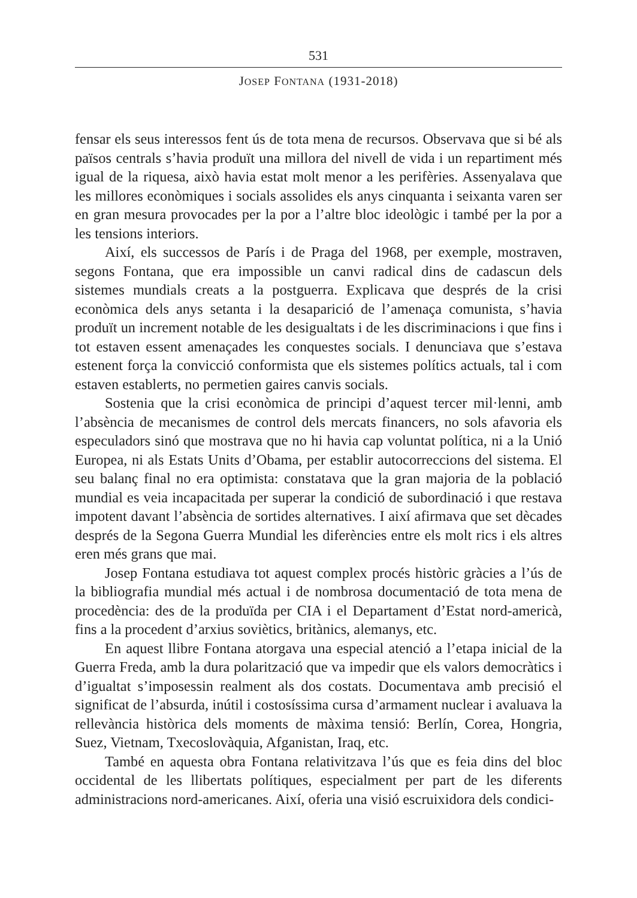531
JOSEP FONTANA (1931-2018)
fensar els seus interessos fent ús de tota mena de recursos. Observava que si bé als països centrals s’havia produït una millora del nivell de vida i un repartiment més igual de la riquesa, això havia estat molt menor a les perifèries. Assenyalava que les millores econòmiques i socials assolides els anys cinquanta i seixanta varen ser en gran mesura provocades per la por a l’altre bloc ideològic i també per la por a les tensions interiors.
Així, els successos de París i de Praga del 1968, per exemple, mostraven, segons Fontana, que era impossible un canvi radical dins de cadascun dels sistemes mundials creats a la postguerra. Explicava que després de la crisi econòmica dels anys setanta i la desaparició de l’amenaça comunista, s’havia produït un increment notable de les desigualtats i de les discriminacions i que fins i tot estaven essent amenaçades les conquestes socials. I denunciava que s’estava estenent força la convicció conformista que els sistemes polítics actuals, tal i com estaven establerts, no permetien gaires canvis socials.
Sostenia que la crisi econòmica de principi d’aquest tercer mil·lenni, amb l’absència de mecanismes de control dels mercats financers, no sols afavoria els especuladors sinó que mostrava que no hi havia cap voluntat política, ni a la Unió Europea, ni als Estats Units d’Obama, per establir autocorreccions del sistema. El seu balanç final no era optimista: constatava que la gran majoria de la població mundial es veia incapacitada per superar la condició de subordinació i que restava impotent davant l’absència de sortides alternatives. I així afirmava que set dècades després de la Segona Guerra Mundial les diferències entre els molt rics i els altres eren més grans que mai.
Josep Fontana estudiava tot aquest complex procés històric gràcies a l’ús de la bibliografia mundial més actual i de nombrosa documentació de tota mena de procedència: des de la produïda per CIA i el Departament d’Estat nord-americà, fins a la procedent d’arxius soviètics, britànics, alemanys, etc.
En aquest llibre Fontana atorgava una especial atenció a l’etapa inicial de la Guerra Freda, amb la dura polarització que va impedir que els valors democràtics i d’igualtat s’imposessin realment als dos costats. Documentava amb precisió el significat de l’absurda, inútil i costosíssima cursa d’armament nuclear i avaluava la rellevància històrica dels moments de màxima tensió: Berlín, Corea, Hongria, Suez, Vietnam, Txecoslovàquia, Afganistan, Iraq, etc.
També en aquesta obra Fontana relativitzava l’ús que es feia dins del bloc occidental de les llibertats polítiques, especialment per part de les diferents administracions nord-americanes. Així, oferia una visió escruixidora dels condici-